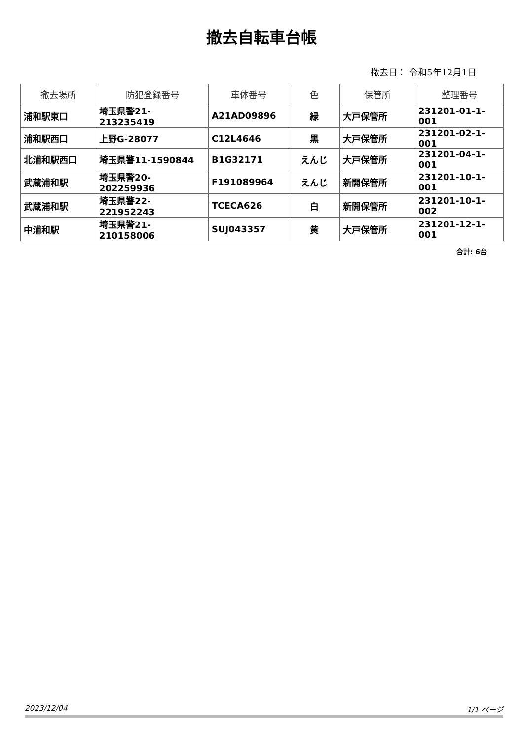撤去自転車台帳
撤去日： 令和5年12月1日
| 撤去場所 | 防犯登録番号 | 車体番号 | 色 | 保管所 | 整理番号 |
| --- | --- | --- | --- | --- | --- |
| 浦和駅東口 | 埼玉県警21-213235419 | A21AD09896 | 緑 | 大戸保管所 | 231201-01-1-001 |
| 浦和駅西口 | 上野G-28077 | C12L4646 | 黒 | 大戸保管所 | 231201-02-1-001 |
| 北浦和駅西口 | 埼玉県警11-1590844 | B1G32171 | えんじ | 大戸保管所 | 231201-04-1-001 |
| 武蔵浦和駅 | 埼玉県警20-202259936 | F191089964 | えんじ | 新開保管所 | 231201-10-1-001 |
| 武蔵浦和駅 | 埼玉県警22-221952243 | TCECA626 | 白 | 新開保管所 | 231201-10-1-002 |
| 中浦和駅 | 埼玉県警21-210158006 | SUJ043357 | 黄 | 大戸保管所 | 231201-12-1-001 |
合計: 6台
2023/12/04 1/1 ページ